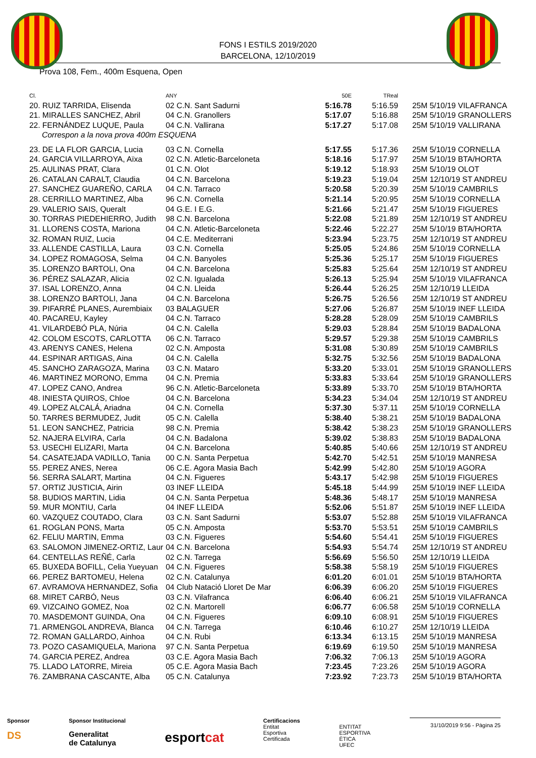FONS I ESTILS 2019/2020
BARCELONA, 12/10/2019
Prova 108, Fem., 400m Esquena, Open
| Cl. | ANY | 50E | TReal | |
| --- | --- | --- | --- | --- |
| 20. RUIZ TARRIDA, Elisenda | 02 C.N. Sant Sadurni | 5:16.78 | 5:16.59 | 25M 5/10/19 VILAFRANCA |
| 21. MIRALLES SANCHEZ, Abril | 04 C.N. Granollers | 5:17.07 | 5:16.88 | 25M 5/10/19 GRANOLLERS |
| 22. FERNÁNDEZ LUQUE, Paula | 04 C.N. Vallirana | 5:17.27 | 5:17.08 | 25M 5/10/19 VALLIRANA |
| Correspon a la nova prova 400m ESQUENA | | | | |
| 23. DE LA FLOR GARCIA, Lucia | 03 C.N. Cornella | 5:17.55 | 5:17.36 | 25M 5/10/19 CORNELLA |
| 24. GARCIA VILLARROYA, Aïxa | 02 C.N. Atletic-Barceloneta | 5:18.16 | 5:17.97 | 25M 5/10/19 BTA/HORTA |
| 25. AULINAS PRAT, Clara | 01 C.N. Olot | 5:19.12 | 5:18.93 | 25M 5/10/19 OLOT |
| 26. CATALAN CARALT, Claudia | 04 C.N. Barcelona | 5:19.23 | 5:19.04 | 25M 12/10/19 ST ANDREU |
| 27. SANCHEZ GUAREÑO, CARLA | 04 C.N. Tarraco | 5:20.58 | 5:20.39 | 25M 5/10/19 CAMBRILS |
| 28. CERRILLO MARTINEZ, Alba | 96 C.N. Cornella | 5:21.14 | 5:20.95 | 25M 5/10/19 CORNELLA |
| 29. VALERIO SAIS, Queralt | 04 G.E. I E.G. | 5:21.66 | 5:21.47 | 25M 5/10/19 FIGUERES |
| 30. TORRAS PIEDEHIERRO, Judith | 98 C.N. Barcelona | 5:22.08 | 5:21.89 | 25M 12/10/19 ST ANDREU |
| 31. LLORENS COSTA, Mariona | 04 C.N. Atletic-Barceloneta | 5:22.46 | 5:22.27 | 25M 5/10/19 BTA/HORTA |
| 32. ROMAN RUIZ, Lucia | 04 C.E. Mediterrani | 5:23.94 | 5:23.75 | 25M 12/10/19 ST ANDREU |
| 33. ALLENDE CASTILLA, Laura | 03 C.N. Cornella | 5:25.05 | 5:24.86 | 25M 5/10/19 CORNELLA |
| 34. LOPEZ ROMAGOSA, Selma | 04 C.N. Banyoles | 5:25.36 | 5:25.17 | 25M 5/10/19 FIGUERES |
| 35. LORENZO BARTOLI, Ona | 04 C.N. Barcelona | 5:25.83 | 5:25.64 | 25M 12/10/19 ST ANDREU |
| 36. PÉREZ SALAZAR, Alicia | 02 C.N. Igualada | 5:26.13 | 5:25.94 | 25M 5/10/19 VILAFRANCA |
| 37. ISAL LORENZO, Anna | 04 C.N. Lleida | 5:26.44 | 5:26.25 | 25M 12/10/19 LLEIDA |
| 38. LORENZO BARTOLI, Jana | 04 C.N. Barcelona | 5:26.75 | 5:26.56 | 25M 12/10/19 ST ANDREU |
| 39. PIFARRÉ PLANES, Aurembiaix | 03 BALAGUER | 5:27.06 | 5:26.87 | 25M 5/10/19 INEF LLEIDA |
| 40. PACAREU, Kayley | 04 C.N. Tarraco | 5:28.28 | 5:28.09 | 25M 5/10/19 CAMBRILS |
| 41. VILARDEBÓ PLA, Núria | 04 C.N. Calella | 5:29.03 | 5:28.84 | 25M 5/10/19 BADALONA |
| 42. COLOM ESCOTS, CARLOTTA | 06 C.N. Tarraco | 5:29.57 | 5:29.38 | 25M 5/10/19 CAMBRILS |
| 43. ARENYS CANES, Helena | 02 C.N. Amposta | 5:31.08 | 5:30.89 | 25M 5/10/19 CAMBRILS |
| 44. ESPINAR ARTIGAS, Aina | 04 C.N. Calella | 5:32.75 | 5:32.56 | 25M 5/10/19 BADALONA |
| 45. SANCHO ZARAGOZA, Marina | 03 C.N. Mataro | 5:33.20 | 5:33.01 | 25M 5/10/19 GRANOLLERS |
| 46. MARTINEZ MORONO, Emma | 04 C.N. Premia | 5:33.83 | 5:33.64 | 25M 5/10/19 GRANOLLERS |
| 47. LOPEZ CANO, Andrea | 96 C.N. Atletic-Barceloneta | 5:33.89 | 5:33.70 | 25M 5/10/19 BTA/HORTA |
| 48. INIESTA QUIROS, Chloe | 04 C.N. Barcelona | 5:34.23 | 5:34.04 | 25M 12/10/19 ST ANDREU |
| 49. LOPEZ ALCALÁ, Ariadna | 04 C.N. Cornella | 5:37.30 | 5:37.11 | 25M 5/10/19 CORNELLA |
| 50. TARRES BERMUDEZ, Judit | 05 C.N. Calella | 5:38.40 | 5:38.21 | 25M 5/10/19 BADALONA |
| 51. LEON SANCHEZ, Patricia | 98 C.N. Premia | 5:38.42 | 5:38.23 | 25M 5/10/19 GRANOLLERS |
| 52. NAJERA ELVIRA, Carla | 04 C.N. Badalona | 5:39.02 | 5:38.83 | 25M 5/10/19 BADALONA |
| 53. USECHI ELIZARI, Marta | 04 C.N. Barcelona | 5:40.85 | 5:40.66 | 25M 12/10/19 ST ANDREU |
| 54. CASATEJADA VADILLO, Tania | 00 C.N. Santa Perpetua | 5:42.70 | 5:42.51 | 25M 5/10/19 MANRESA |
| 55. PEREZ ANES, Nerea | 06 C.E. Agora Masia Bach | 5:42.99 | 5:42.80 | 25M 5/10/19 AGORA |
| 56. SERRA SALART, Martina | 04 C.N. Figueres | 5:43.17 | 5:42.98 | 25M 5/10/19 FIGUERES |
| 57. ORTIZ JUSTICIA, Airin | 03 INEF LLEIDA | 5:45.18 | 5:44.99 | 25M 5/10/19 INEF LLEIDA |
| 58. BUDIOS MARTIN, Lidia | 04 C.N. Santa Perpetua | 5:48.36 | 5:48.17 | 25M 5/10/19 MANRESA |
| 59. MUR MONTIU, Carla | 04 INEF LLEIDA | 5:52.06 | 5:51.87 | 25M 5/10/19 INEF LLEIDA |
| 60. VAZQUEZ COUTADO, Clara | 03 C.N. Sant Sadurni | 5:53.07 | 5:52.88 | 25M 5/10/19 VILAFRANCA |
| 61. ROGLAN PONS, Marta | 05 C.N. Amposta | 5:53.70 | 5:53.51 | 25M 5/10/19 CAMBRILS |
| 62. FELIU MARTIN, Emma | 03 C.N. Figueres | 5:54.60 | 5:54.41 | 25M 5/10/19 FIGUERES |
| 63. SALOMON JIMENEZ-ORTIZ, Laur | 04 C.N. Barcelona | 5:54.93 | 5:54.74 | 25M 12/10/19 ST ANDREU |
| 64. CENTELLAS REÑÉ, Carla | 02 C.N. Tarrega | 5:56.69 | 5:56.50 | 25M 12/10/19 LLEIDA |
| 65. BUXEDA BOFILL, Celia Yueyuan | 04 C.N. Figueres | 5:58.38 | 5:58.19 | 25M 5/10/19 FIGUERES |
| 66. PEREZ BARTOMEU, Helena | 02 C.N. Catalunya | 6:01.20 | 6:01.01 | 25M 5/10/19 BTA/HORTA |
| 67. AVRAMOVA HERNANDEZ, Sofia | 04 Club Natació Lloret De Mar | 6:06.39 | 6:06.20 | 25M 5/10/19 FIGUERES |
| 68. MIRET CARBÓ, Neus | 03 C.N. Vilafranca | 6:06.40 | 6:06.21 | 25M 5/10/19 VILAFRANCA |
| 69. VIZCAINO GOMEZ, Noa | 02 C.N. Martorell | 6:06.77 | 6:06.58 | 25M 5/10/19 CORNELLA |
| 70. MASDEMONT GUINDA, Ona | 04 C.N. Figueres | 6:09.10 | 6:08.91 | 25M 5/10/19 FIGUERES |
| 71. ARMENGOL ANDREVA, Blanca | 04 C.N. Tarrega | 6:10.46 | 6:10.27 | 25M 12/10/19 LLEIDA |
| 72. ROMAN GALLARDO, Ainhoa | 04 C.N. Rubi | 6:13.34 | 6:13.15 | 25M 5/10/19 MANRESA |
| 73. POZO CASAMIQUELA, Mariona | 97 C.N. Santa Perpetua | 6:19.69 | 6:19.50 | 25M 5/10/19 MANRESA |
| 74. GARCIA PEREZ, Andrea | 03 C.E. Agora Masia Bach | 7:06.32 | 7:06.13 | 25M 5/10/19 AGORA |
| 75. LLADO LATORRE, Mireia | 05 C.E. Agora Masia Bach | 7:23.45 | 7:23.26 | 25M 5/10/19 AGORA |
| 76. ZAMBRANA CASCANTE, Alba | 05 C.N. Catalunya | 7:23.92 | 7:23.73 | 25M 5/10/19 BTA/HORTA |
Sponsor
DS
Sponsor Institucional
Generalitat
de Catalunya
esportcat
Certificacions
Entitat
Esportiva
Certificada
ENTITAT
ESPORTIVA
ÈTICA
UFEC
31/10/2019 9:56 - Pàgina 25